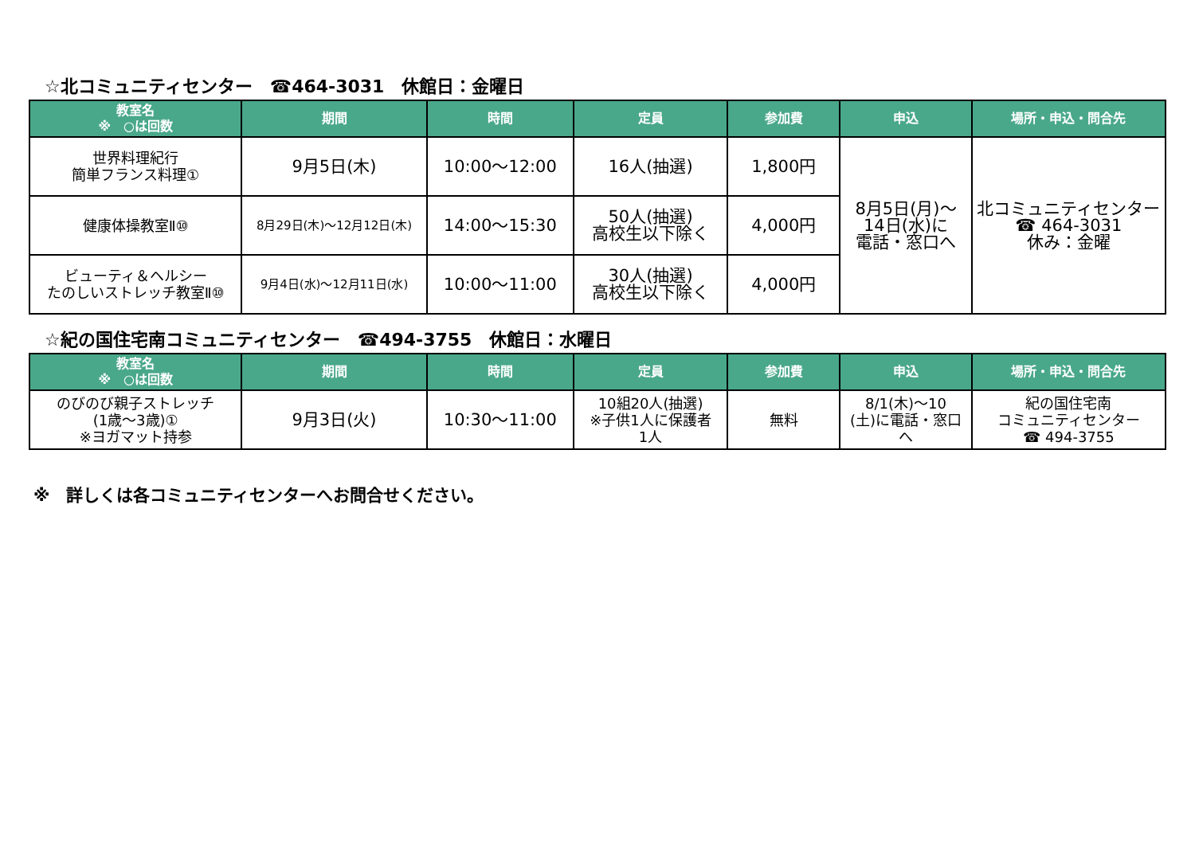☆北コミュニティセンター　☎464-3031　休館日：金曜日
| 教室名 ※ ○は回数 | 期間 | 時間 | 定員 | 参加費 | 申込 | 場所・申込・問合先 |
| --- | --- | --- | --- | --- | --- | --- |
| 世界料理紀行 簡単フランス料理① | 9月5日(木) | 10:00～12:00 | 16人(抽選) | 1,800円 | 8月5日(月)～ 14日(水)に 電話・窓口へ | 北コミュニティセンター ☎ 464-3031 休み：金曜 |
| 健康体操教室Ⅱ⑩ | 8月29日(木)～12月12日(木) | 14:00～15:30 | 50人(抽選) 高校生以下除く | 4,000円 | | |
| ビューティ＆ヘルシー たのしいストレッチ教室Ⅱ⑩ | 9月4日(水)～12月11日(水) | 10:00～11:00 | 30人(抽選) 高校生以下除く | 4,000円 | | |
☆紀の国住宅南コミュニティセンター　☎494-3755　休館日：水曜日
| 教室名 ※ ○は回数 | 期間 | 時間 | 定員 | 参加費 | 申込 | 場所・申込・問合先 |
| --- | --- | --- | --- | --- | --- | --- |
| のびのび親子ストレッチ (1歳～3歳)① ※ヨガマット持参 | 9月3日(火) | 10:30～11:00 | 10組20人(抽選) ※子供1人に保護者 1人 | 無料 | 8/1(木)～10 (土)に電話・窓口 へ | 紀の国住宅南 コミュニティセンター ☎ 494-3755 |
※　詳しくは各コミュニティセンターへお問合せください。